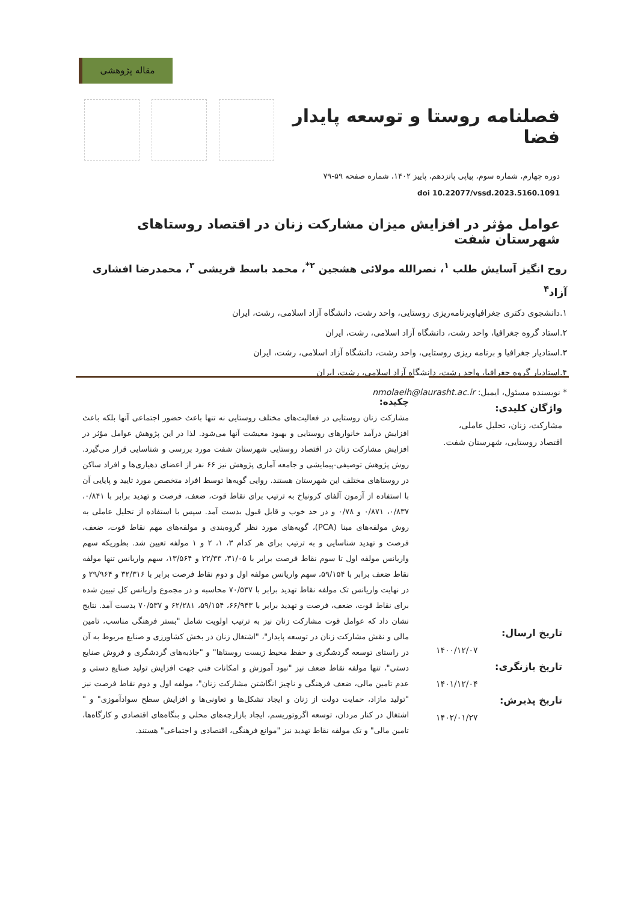مقاله پژوهشی
فصلنامه روستا و توسعه پایدار فضا
دوره چهارم، شماره سوم، پیاپی پانزدهم، پاییز ۱۴۰۲، شماره صفحه ۵۹-۷۹
doi 10.22077/vssd.2023.5160.1091
عوامل مؤثر در افزایش میزان مشارکت زنان در اقتصاد روستاهای شهرستان شفت
روح انگیز آسایش طلب <sup>۱</sup>، نصرالله مولائی هشجین <sup>۲*</sup>، محمد باسط قریشی <sup>۳</sup>، محمدرضا افشاری آزاد<sup>۴</sup>
۱.دانشجوی دکتری جغرافیاوبرنامه‌ریزی روستایی، واحد رشت، دانشگاه آزاد اسلامی، رشت، ایران
۲.استاد گروه جغرافیا، واحد رشت، دانشگاه آزاد اسلامی، رشت، ایران
۳.استادیار جغرافیا و برنامه ریزی روستایی، واحد رشت، دانشگاه آزاد اسلامی، رشت، ایران
۴.استادیار گروه جغرافیا، واحد رشت، دانشگاه آزاد اسلامی، رشت، ایران
* نویسنده مسئول، ایمیل: nmolaeih@iaurasht.ac.ir
واژگان کلیدی:
مشارکت، زنان، تحلیل عاملی، اقتصاد روستایی، شهرستان شفت.
تاریخ ارسال:
۱۴۰۰/۱۲/۰۷
تاریخ بازنگری:
۱۴۰۱/۱۲/۰۴
تاریخ پذیرش:
۱۴۰۲/۰۱/۲۷
چکیده:
مشارکت زنان روستایی در فعالیت‌های مختلف روستایی نه تنها باعث حضور اجتماعی آنها بلکه باعث افزایش درآمد خانوارهای روستایی و بهبود معیشت آنها می‌شود. لذا در این پژوهش عوامل مؤثر در افزایش مشارکت زنان در اقتصاد روستایی شهرستان شفت مورد بررسی و شناسایی قرار می‌گیرد. روش پژوهش توصیفی-پیمایشی و جامعه آماری پژوهش نیز ۶۶ نفر از اعضای دهیاری‌ها و افراد ساکن در روستاهای مختلف این شهرستان هستند. روایی گویه‌ها توسط افراد متخصص مورد تایید و پایایی آن با استفاده از آزمون آلفای کرونباخ به ترتیب برای نقاط قوت، ضعف، فرصت و تهدید برابر با ۰/۸۴۱، ۰/۸۳۷، ۰/۸۷۱ و ۰/۷۸ و در حد خوب و قابل قبول بدست آمد. سپس با استفاده از تحلیل عاملی به روش مولفه‌های مبنا (PCA)، گویه‌های مورد نظر گروه‌بندی و مولفه‌های مهم نقاط قوت، ضعف، فرصت و تهدید شناسایی و به ترتیب برای هر کدام ۳، ۱، ۲ و ۱ مولفه تعیین شد. بطوریکه سهم واریانس مولفه اول تا سوم نقاط فرصت برابر با ۳۱/۰۵، ۲۲/۳۳ و ۱۳/۵۶۴، سهم واریانس تنها مولفه نقاط ضعف برابر با ۵۹/۱۵۴، سهم واریانس مولفه اول و دوم نقاط فرصت برابر با ۳۲/۳۱۶ و ۲۹/۹۶۴ و در نهایت واریانس تک مولفه نقاط تهدید برابر با ۷۰/۵۳۷ محاسبه و در مجموع واریانس کل تبیین شده برای نقاط قوت، ضعف، فرصت و تهدید برابر با ۶۶/۹۴۳، ۵۹/۱۵۴، ۶۲/۲۸۱ و ۷۰/۵۳۷ بدست آمد. نتایج نشان داد که عوامل قوت مشارکت زنان نیز به ترتیب اولویت شامل "بستر فرهنگی مناسب، تامین مالی و نقش مشارکت زنان در توسعه پایدار"، "اشتغال زنان در بخش کشاورزی و صنایع مربوط به آن در راستای توسعه گردشگری و حفظ محیط زیست روستاها" و "جاذبه‌های گردشگری و فروش صنایع دستی"، تنها مولفه نقاط ضعف نیز "نبود آموزش و امکانات فنی جهت افزایش تولید صنایع دستی و عدم تامین مالی، ضعف فرهنگی و ناچیز انگاشتن مشارکت زنان"، مولفه اول و دوم نقاط فرصت نیز "تولید مازاد، حمایت دولت از زنان و ایجاد تشکل‌ها و تعاونی‌ها و افزایش سطح سوادآموزی" و " اشتغال در کنار مردان، توسعه اگروتوریسم، ایجاد بازارچه‌های محلی و بنگاه‌های اقتصادی و کارگاه‌ها، تامین مالی" و تک مولفه نقاط تهدید نیز "موانع فرهنگی، اقتصادی و اجتماعی" هستند.